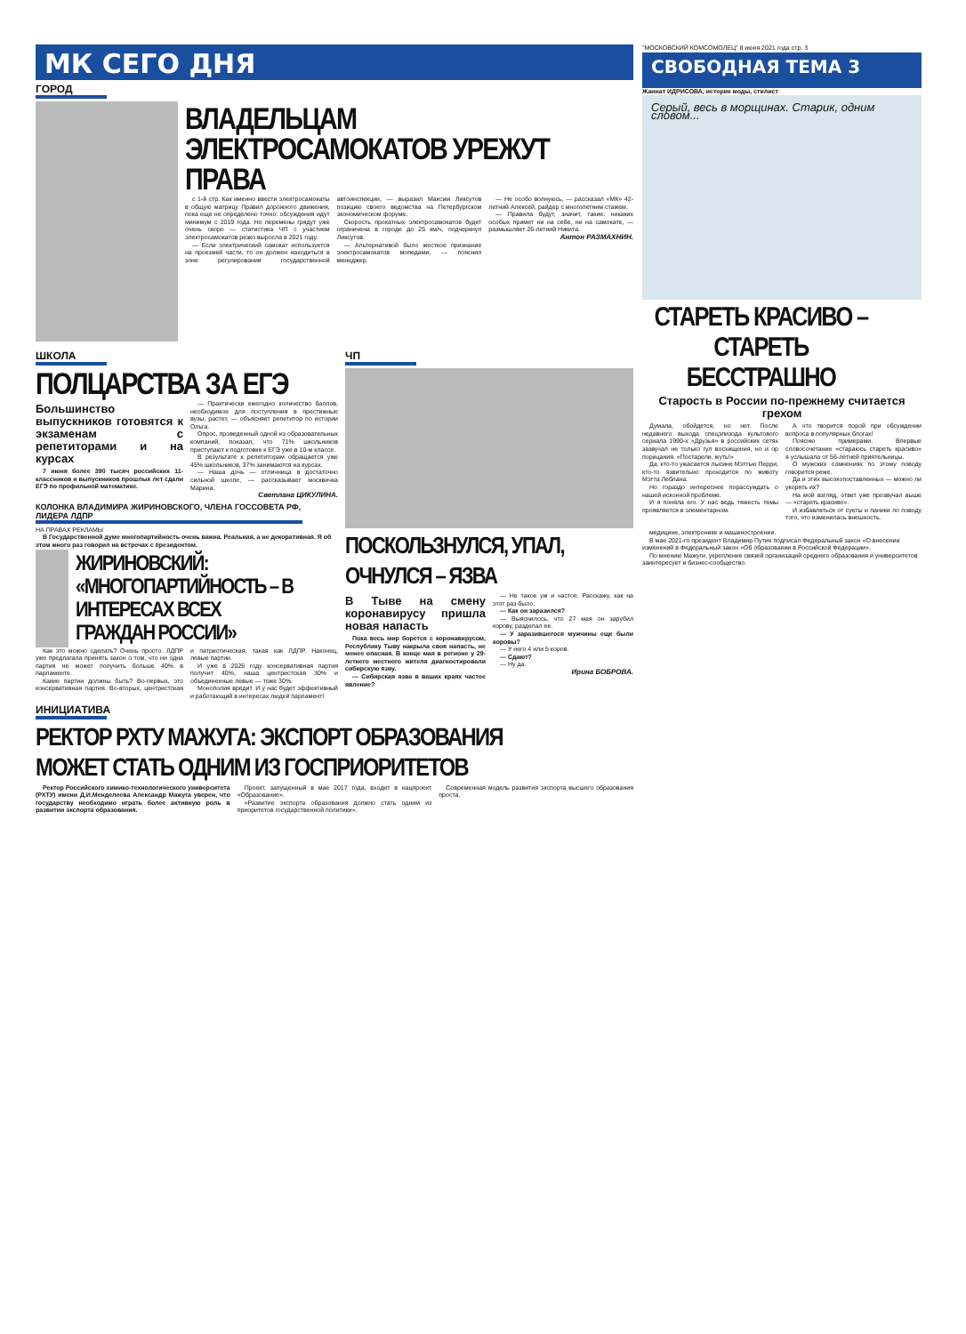МК СЕГО ДНЯ
ГОРОД
ВЛАДЕЛЬЦАМ ЭЛЕКТРОСАМОКАТОВ УРЕЖУТ ПРАВА
с 1-й стр. Как именно ввести электросамокаты в общую матрицу Правил дорожного движения, пока еще не определено точно: обсуждения идут минимум с 2019 года. Но перемены грядут уже очень скоро — статистика ЧП с участием электросамокатов резко выросла в 2021 году.
— Если электрический самокат используется на проезжей части, то он должен находиться в зоне регулирования государственной автоинспекции, — выразил Максим Ликсутов позицию своего ведомства на Петербургском экономическом форуме.
Скорость прокатных электросамокатов будет ограничена в городе до 25 км/ч, подчеркнул Ликсутов.
— Альтернативой было жесткое признание электросамокатов мопедами, — пояснил менеджер.
— Не особо волнуюсь, — рассказал «МК» 42-летний Алексей, райдер с многолетним стажем.
— Правила будут, значит, такие: никаких особых примет ни на себе, ни на самокате, — размышляет 26-летний Никита.
Антон РАЗМАХНИН.
ШКОЛА
ПОЛЦАРСТВА ЗА ЕГЭ
Большинство выпускников готовятся к экзаменам с репетиторами и на курсах
7 июня более 390 тысяч российских 11-классников и выпускников прошлых лет сдали ЕГЭ по профильной математике.
— Практически ежегодно количество баллов, необходимое для поступления в престижные вузы, растет, — объясняет репетитор по истории Ольга.
Опрос, проведенный одной из образовательных компаний, показал, что 71% школьников приступают к подготовке к ЕГЭ уже в 10-м классе.
В результате к репетиторам обращается уже 45% школьников, 37% занимаются на курсах.
— Наша дочь — отличница в достаточно сильной школе, — рассказывает москвичка Марина.
Светлана ЦИКУЛИНА.
КОЛОНКА ВЛАДИМИРА ЖИРИНОВСКОГО, ЧЛЕНА ГОССОВЕТА РФ, ЛИДЕРА ЛДПР
НА ПРАВАХ РЕКЛАМЫ
В Государственной думе многопартийность очень важна. Реальная, а не декоративная. Я об этом много раз говорил на встречах с президентом.
ЖИРИНОВСКИЙ: «МНОГОПАРТИЙНОСТЬ – В ИНТЕРЕСАХ ВСЕХ ГРАЖДАН РОССИИ»
Как это можно сделать? Очень просто. ЛДПР уже предлагала принять закон о том, что ни одна партия не может получить больше 40% в парламенте.
Какие партии должны быть? Во-первых, это консервативная партия. Во-вторых, центристская и патриотическая, такая как ЛДПР. Наконец, левые партии.
И уже в 2026 году консервативная партия получит 40%, наша центристская 30% и объединенные левые — тоже 30%.
Монополия вредит. И у нас будет эффективный и работающий в интересах людей парламент!
ЧП
ПОСКОЛЬЗНУЛСЯ, УПАЛ, ОЧНУЛСЯ – ЯЗВА
В Тыве на смену коронавирусу пришла новая напасть
Пока весь мир борется с коронавирусом, Республику Тыву накрыла своя напасть, не менее опасная. В конце мая в регионе у 29-летнего местного жителя диагностировали сибирскую язву.
— Сибирская язва в ваших краях частое явление?
— Не такое уж и частое. Расскажу, как на этот раз было.
— Как он заразился?
— Выяснилось, что 27 мая он зарубил корову, разделал ее.
— У заразившегося мужчины еще были коровы?
— У него 4 или 5 коров.
— Сдают?
— Ну да.
Ирина БОБРОВА.
ИНИЦИАТИВА
РЕКТОР РХТУ МАЖУГА: ЭКСПОРТ ОБРАЗОВАНИЯ МОЖЕТ СТАТЬ ОДНИМ ИЗ ГОСПРИОРИТЕТОВ
Ректор Российского химико-технологического университета (РХТУ) имени Д.И.Менделеева Александр Мажуга уверен, что государству необходимо играть более активную роль в развитии экспорта образования.
Проект, запущенный в мае 2017 года, входит в нацпроект «Образование».
«Развитие экспорта образования должно стать одним из приоритетов государственной политики».
Современная модель развития экспорта высшего образования проста.
"МОСКОВСКИЙ КОМСОМОЛЕЦ" 8 июня 2021 года стр. 3
СВОБОДНАЯ ТЕМА 3
Жаннат ИДРИСОВА, историк моды, стилист
Серый, весь в морщинах. Старик, одним словом...
СТАРЕТЬ КРАСИВО – СТАРЕТЬ БЕССТРАШНО
Старость в России по-прежнему считается грехом
Думала, обойдется, но нет. После недавнего выхода спецэпизода культового сериала 1990-х «Друзья» в российских сетях зазвучал не только гул восхищения, но и ор порицания. «Постарели, жуть!»
Да, кто-то ужасается лысине Мэттью Перри, кто-то язвительно проходится по животу Мэтта Леблана.
Но гораздо интереснее порассуждать о нашей исконной проблеме.
И я поняла его. У нас ведь тяжесть темы проявляется в элементарном.
А что творится порой при обсуждении вопроса в популярных блогах!
Поясню примерами. Впервые словосочетание «стараюсь стареть красиво» я услышала от 56-летней приятельницы.
О мужских сомнениях по этому поводу говорится реже.
Да и этих высокопоставленных — можно ли укорять их?
На мой взгляд, ответ уже прозвучал выше — «стареть красиво».
И избавляться от суеты и паники по поводу того, что изменилась внешность.
медицине, электронике и машиностроении.
В мае 2021-го президент Владимир Путин подписал Федеральный закон «О внесении изменений в Федеральный закон «Об образовании в Российской Федерации».
По мнению Мажуги, укрепление связей организаций среднего образования и университетов заинтересует и бизнес-сообщество.